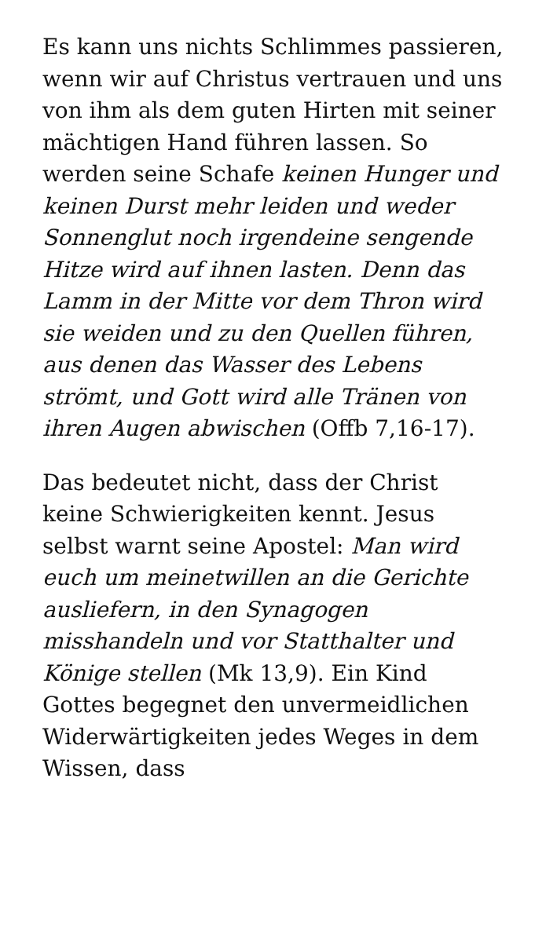Es kann uns nichts Schlimmes passieren, wenn wir auf Christus vertrauen und uns von ihm als dem guten Hirten mit seiner mächtigen Hand führen lassen. So werden seine Schafe keinen Hunger und keinen Durst mehr leiden und weder Sonnenglut noch irgendeine sengende Hitze wird auf ihnen lasten. Denn das Lamm in der Mitte vor dem Thron wird sie weiden und zu den Quellen führen, aus denen das Wasser des Lebens strömt, und Gott wird alle Tränen von ihren Augen abwischen (Offb 7,16-17).
Das bedeutet nicht, dass der Christ keine Schwierigkeiten kennt. Jesus selbst warnt seine Apostel: Man wird euch um meinetwillen an die Gerichte ausliefern, in den Synagogen misshandeln und vor Statthalter und Könige stellen (Mk 13,9). Ein Kind Gottes begegnet den unvermeidlichen Widerwärtigkeiten jedes Weges in dem Wissen, dass